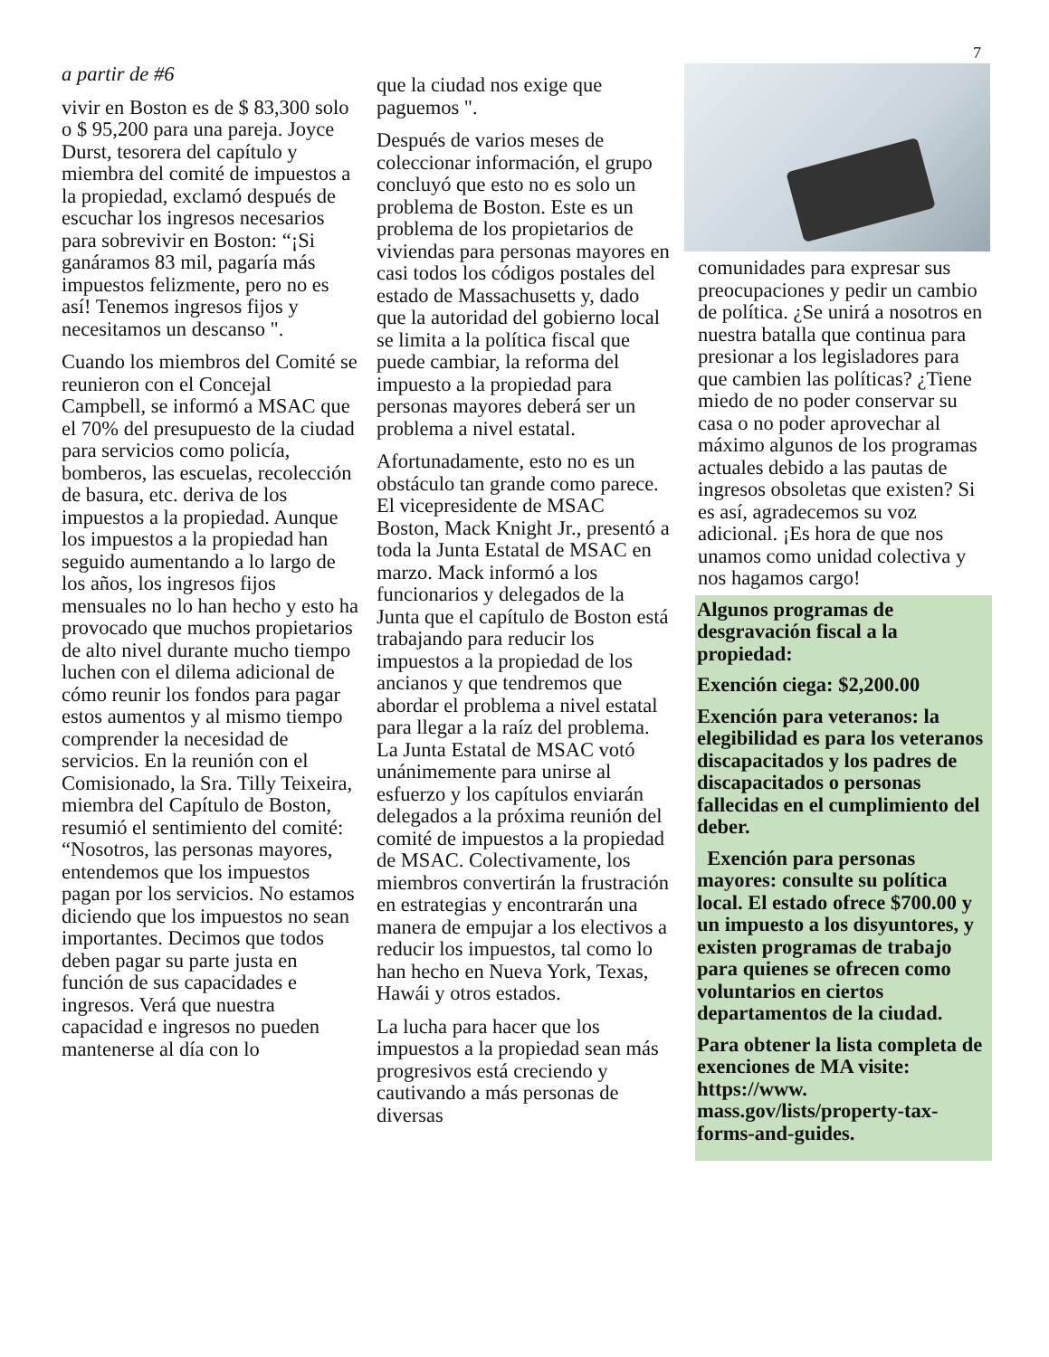7
a partir de #6
vivir en Boston es de $ 83,300 solo o $ 95,200 para una pareja. Joyce Durst, tesorera del capítulo y miembra del comité de impuestos a la propiedad, exclamó después de escuchar los ingresos necesarios para sobrevivir en Boston: “¡Si ganáramos 83 mil, pagaría más impuestos felizmente, pero no es así! Tenemos ingresos fijos y necesitamos un descanso ".
Cuando los miembros del Comité se reunieron con el Concejal Campbell, se informó a MSAC que el 70% del presupuesto de la ciudad para servicios como policía, bomberos, las escuelas, recolección de basura, etc. deriva de los impuestos a la propiedad. Aunque los impuestos a la propiedad han seguido aumentando a lo largo de los años, los ingresos fijos mensuales no lo han hecho y esto ha provocado que muchos propietarios de alto nivel durante mucho tiempo luchen con el dilema adicional de cómo reunir los fondos para pagar estos aumentos y al mismo tiempo comprender la necesidad de servicios. En la reunión con el Comisionado, la Sra. Tilly Teixeira, miembra del Capítulo de Boston, resumió el sentimiento del comité: “Nosotros, las personas mayores, entendemos que los impuestos pagan por los servicios. No estamos diciendo que los impuestos no sean importantes. Decimos que todos deben pagar su parte justa en función de sus capacidades e ingresos. Verá que nuestra capacidad e ingresos no pueden mantenerse al día con lo
que la ciudad nos exige que paguemos ".
Después de varios meses de coleccionar información, el grupo concluyó que esto no es solo un problema de Boston. Este es un problema de los propietarios de viviendas para personas mayores en casi todos los códigos postales del estado de Massachusetts y, dado que la autoridad del gobierno local se limita a la política fiscal que puede cambiar, la reforma del impuesto a la propiedad para personas mayores deberá ser un problema a nivel estatal.
Afortunadamente, esto no es un obstáculo tan grande como parece. El vicepresidente de MSAC Boston, Mack Knight Jr., presentó a toda la Junta Estatal de MSAC en marzo. Mack informó a los funcionarios y delegados de la Junta que el capítulo de Boston está trabajando para reducir los impuestos a la propiedad de los ancianos y que tendremos que abordar el problema a nivel estatal para llegar a la raíz del problema. La Junta Estatal de MSAC votó unánimemente para unirse al esfuerzo y los capítulos enviarán delegados a la próxima reunión del comité de impuestos a la propiedad de MSAC. Colectivamente, los miembros convertirán la frustración en estrategias y encontrarán una manera de empujar a los electivos a reducir los impuestos, tal como lo han hecho en Nueva York, Texas, Hawái y otros estados.
La lucha para hacer que los impuestos a la propiedad sean más progresivos está creciendo y cautivando a más personas de diversas
comunidades para expresar sus preocupaciones y pedir un cambio de política. ¿Se unirá a nosotros en nuestra batalla que continua para presionar a los legisladores para que cambien las políticas? ¿Tiene miedo de no poder conservar su casa o no poder aprovechar al máximo algunos de los programas actuales debido a las pautas de ingresos obsoletas que existen? Si es así, agradecemos su voz adicional. ¡Es hora de que nos unamos como unidad colectiva y nos hagamos cargo!
Algunos programas de desgravación fiscal a la propiedad:
Exención ciega: $2,200.00
Exención para veteranos: la elegibilidad es para los veteranos discapacitados y los padres de discapacitados o personas fallecidas en el cumplimiento del deber.
Exención para personas mayores: consulte su política local. El estado ofrece $700.00 y un impuesto a los disyuntores, y existen programas de trabajo para quienes se ofrecen como voluntarios en ciertos departamentos de la ciudad.
Para obtener la lista completa de exenciones de MA visite: https://www. mass.gov/lists/property-tax-forms-and-guides.